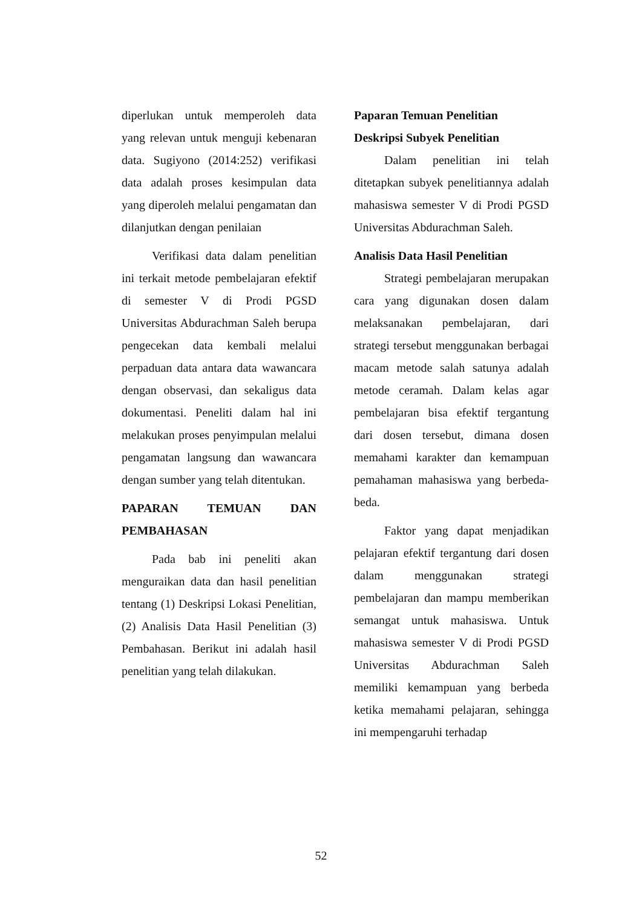diperlukan untuk memperoleh data yang relevan untuk menguji kebenaran data. Sugiyono (2014:252) verifikasi data adalah proses kesimpulan data yang diperoleh melalui pengamatan dan dilanjutkan dengan penilaian
Verifikasi data dalam penelitian ini terkait metode pembelajaran efektif di semester V di Prodi PGSD Universitas Abdurachman Saleh berupa pengecekan data kembali melalui perpaduan data antara data wawancara dengan observasi, dan sekaligus data dokumentasi. Peneliti dalam hal ini melakukan proses penyimpulan melalui pengamatan langsung dan wawancara dengan sumber yang telah ditentukan.
PAPARAN TEMUAN DAN PEMBAHASAN
Pada bab ini peneliti akan menguraikan data dan hasil penelitian tentang (1) Deskripsi Lokasi Penelitian, (2) Analisis Data Hasil Penelitian (3) Pembahasan. Berikut ini adalah hasil penelitian yang telah dilakukan.
Paparan Temuan Penelitian
Deskripsi Subyek Penelitian
Dalam penelitian ini telah ditetapkan subyek penelitiannya adalah mahasiswa semester V di Prodi PGSD Universitas Abdurachman Saleh.
Analisis Data Hasil Penelitian
Strategi pembelajaran merupakan cara yang digunakan dosen dalam melaksanakan pembelajaran, dari strategi tersebut menggunakan berbagai macam metode salah satunya adalah metode ceramah. Dalam kelas agar pembelajaran bisa efektif tergantung dari dosen tersebut, dimana dosen memahami karakter dan kemampuan pemahaman mahasiswa yang berbeda-beda.
Faktor yang dapat menjadikan pelajaran efektif tergantung dari dosen dalam menggunakan strategi pembelajaran dan mampu memberikan semangat untuk mahasiswa. Untuk mahasiswa semester V di Prodi PGSD Universitas Abdurachman Saleh memiliki kemampuan yang berbeda ketika memahami pelajaran, sehingga ini mempengaruhi terhadap
52